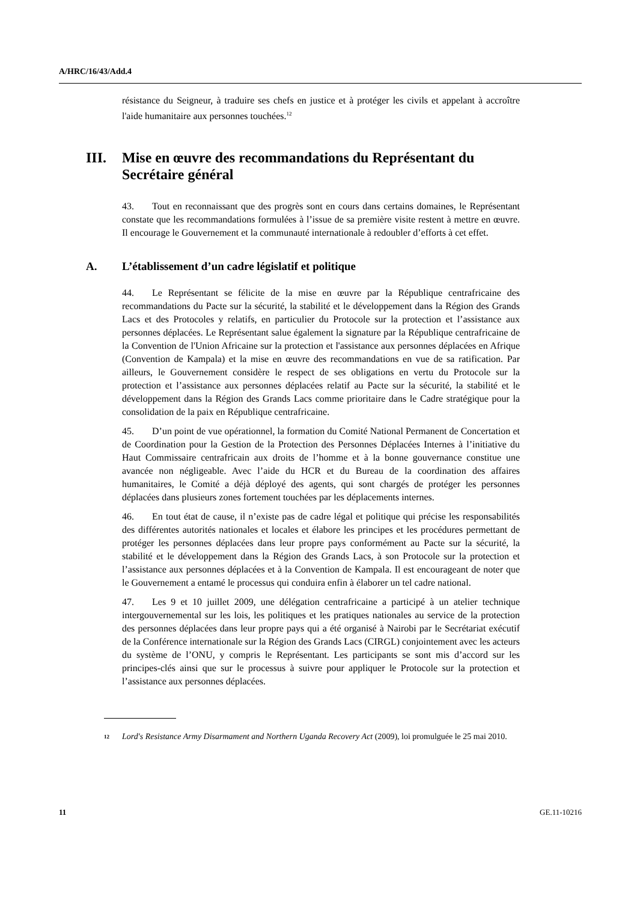A/HRC/16/43/Add.4
résistance du Seigneur, à traduire ses chefs en justice et à protéger les civils et appelant à accroître l'aide humanitaire aux personnes touchées.<sup>12</sup>
III. Mise en œuvre des recommandations du Représentant du Secrétaire général
43. Tout en reconnaissant que des progrès sont en cours dans certains domaines, le Représentant constate que les recommandations formulées à l’issue de sa première visite restent à mettre en œuvre. Il encourage le Gouvernement et la communauté internationale à redoubler d’efforts à cet effet.
A. L’établissement d’un cadre législatif et politique
44. Le Représentant se félicite de la mise en œuvre par la République centrafricaine des recommandations du Pacte sur la sécurité, la stabilité et le développement dans la Région des Grands Lacs et des Protocoles y relatifs, en particulier du Protocole sur la protection et l’assistance aux personnes déplacées. Le Représentant salue également la signature par la République centrafricaine de la Convention de l'Union Africaine sur la protection et l'assistance aux personnes déplacées en Afrique (Convention de Kampala) et la mise en œuvre des recommandations en vue de sa ratification. Par ailleurs, le Gouvernement considère le respect de ses obligations en vertu du Protocole sur la protection et l’assistance aux personnes déplacées relatif au Pacte sur la sécurité, la stabilité et le développement dans la Région des Grands Lacs comme prioritaire dans le Cadre stratégique pour la consolidation de la paix en République centrafricaine.
45. D’un point de vue opérationnel, la formation du Comité National Permanent de Concertation et de Coordination pour la Gestion de la Protection des Personnes Déplacées Internes à l’initiative du Haut Commissaire centrafricain aux droits de l’homme et à la bonne gouvernance constitue une avancée non négligeable. Avec l’aide du HCR et du Bureau de la coordination des affaires humanitaires, le Comité a déjà déployé des agents, qui sont chargés de protéger les personnes déplacées dans plusieurs zones fortement touchées par les déplacements internes.
46. En tout état de cause, il n’existe pas de cadre légal et politique qui précise les responsabilités des différentes autorités nationales et locales et élabore les principes et les procédures permettant de protéger les personnes déplacées dans leur propre pays conformément au Pacte sur la sécurité, la stabilité et le développement dans la Région des Grands Lacs, à son Protocole sur la protection et l’assistance aux personnes déplacées et à la Convention de Kampala. Il est encourageant de noter que le Gouvernement a entamé le processus qui conduira enfin à élaborer un tel cadre national.
47. Les 9 et 10 juillet 2009, une délégation centrafricaine a participé à un atelier technique intergouvernemental sur les lois, les politiques et les pratiques nationales au service de la protection des personnes déplacées dans leur propre pays qui a été organisé à Nairobi par le Secrétariat exécutif de la Conférence internationale sur la Région des Grands Lacs (CIRGL) conjointement avec les acteurs du système de l’ONU, y compris le Représentant. Les participants se sont mis d’accord sur les principes-clés ainsi que sur le processus à suivre pour appliquer le Protocole sur la protection et l’assistance aux personnes déplacées.
<sup>12</sup> Lord's Resistance Army Disarmament and Northern Uganda Recovery Act (2009), loi promulguée le 25 mai 2010.
11 GE.11-10216